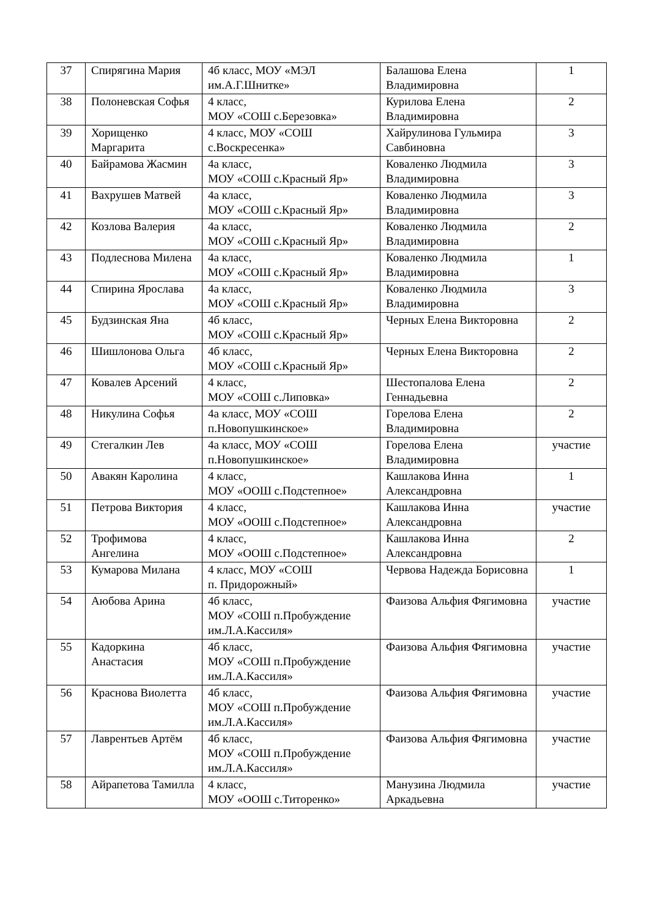| 37 | Спирягина Мария | 4б класс, МОУ «МЭЛ им.А.Г.Шнитке» | Балашова Елена Владимировна | 1 |
| 38 | Полоневская Софья | 4 класс, МОУ «СОШ с.Березовка» | Курилова Елена Владимировна | 2 |
| 39 | Хорищенко Маргарита | 4 класс, МОУ «СОШ с.Воскресенка» | Хайрулинова Гульмира Савбиновна | 3 |
| 40 | Байрамова Жасмин | 4а класс, МОУ «СОШ с.Красный Яр» | Коваленко Людмила Владимировна | 3 |
| 41 | Вахрушев Матвей | 4а класс, МОУ «СОШ с.Красный Яр» | Коваленко Людмила Владимировна | 3 |
| 42 | Козлова Валерия | 4а класс, МОУ «СОШ с.Красный Яр» | Коваленко Людмила Владимировна | 2 |
| 43 | Подлеснова Милена | 4а класс, МОУ «СОШ с.Красный Яр» | Коваленко Людмила Владимировна | 1 |
| 44 | Спирина Ярослава | 4а класс, МОУ «СОШ с.Красный Яр» | Коваленко Людмила Владимировна | 3 |
| 45 | Будзинская Яна | 4б класс, МОУ «СОШ с.Красный Яр» | Черных Елена Викторовна | 2 |
| 46 | Шишлонова Ольга | 4б класс, МОУ «СОШ с.Красный Яр» | Черных Елена Викторовна | 2 |
| 47 | Ковалев Арсений | 4 класс, МОУ «СОШ с.Липовка» | Шестопалова Елена Геннадьевна | 2 |
| 48 | Никулина Софья | 4а класс, МОУ «СОШ п.Новопушкинское» | Горелова Елена Владимировна | 2 |
| 49 | Стегалкин Лев | 4а класс, МОУ «СОШ п.Новопушкинское» | Горелова Елена Владимировна | участие |
| 50 | Авакян Каролина | 4 класс, МОУ «ООШ с.Подстепное» | Кашлакова Инна Александровна | 1 |
| 51 | Петрова Виктория | 4 класс, МОУ «ООШ с.Подстепное» | Кашлакова Инна Александровна | участие |
| 52 | Трофимова Ангелина | 4 класс, МОУ «ООШ с.Подстепное» | Кашлакова Инна Александровна | 2 |
| 53 | Кумарова Милана | 4 класс, МОУ «СОШ п. Придорожный» | Червова Надежда Борисовна | 1 |
| 54 | Аюбова Арина | 4б класс, МОУ «СОШ п.Пробуждение им.Л.А.Кассиля» | Фаизова Альфия Фягимовна | участие |
| 55 | Кадоркина Анастасия | 4б класс, МОУ «СОШ п.Пробуждение им.Л.А.Кассиля» | Фаизова Альфия Фягимовна | участие |
| 56 | Краснова Виолетта | 4б класс, МОУ «СОШ п.Пробуждение им.Л.А.Кассиля» | Фаизова Альфия Фягимовна | участие |
| 57 | Лаврентьев Артём | 4б класс, МОУ «СОШ п.Пробуждение им.Л.А.Кассиля» | Фаизова Альфия Фягимовна | участие |
| 58 | Айрапетова Тамилла | 4 класс, МОУ «ООШ с.Титоренко» | Манузина Людмила Аркадьевна | участие |